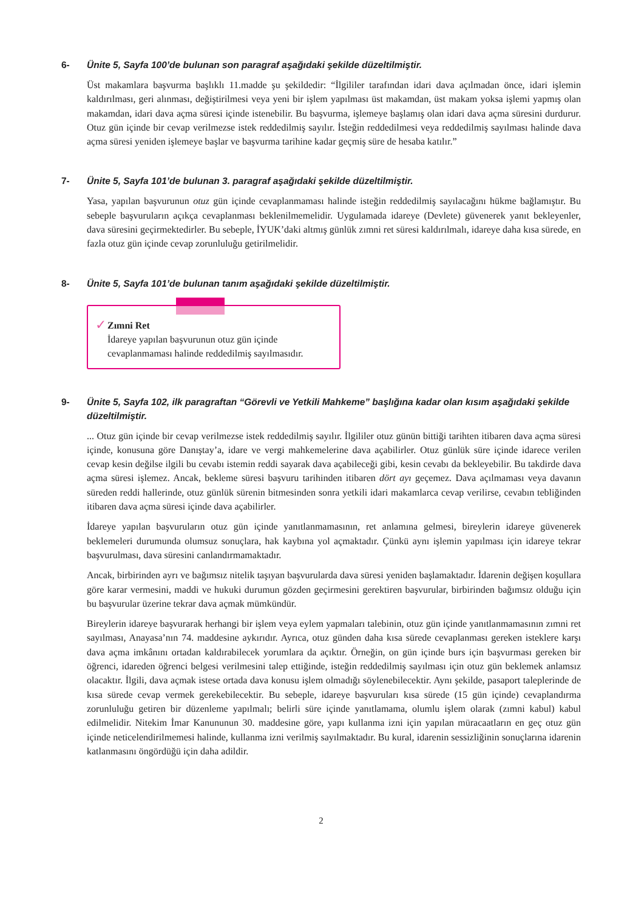6- Ünite 5, Sayfa 100’de bulunan son paragraf aşağıdaki şekilde düzeltilmiştir.
Üst makamlara başvurma başlıklı 11.madde şu şekildedir: “İlgililer tarafından idari dava açılmadan önce, idari işlemin kaldırılması, geri alınması, değiştirilmesi veya yeni bir işlem yapılması üst makamdan, üst makam yoksa işlemi yapmış olan makamdan, idari dava açma süresi içinde istenebilir. Bu başvurma, işlemeye başlamış olan idari dava açma süresini durdurur. Otuz gün içinde bir cevap verilmezse istek reddedilmiş sayılır. İsteğin reddedilmesi veya reddedilmiş sayılması halinde dava açma süresi yeniden işlemeye başlar ve başvurma tarihine kadar geçmiş süre de hesaba katılır.”
7- Ünite 5, Sayfa 101’de bulunan 3. paragraf aşağıdaki şekilde düzeltilmiştir.
Yasa, yapılan başvurunun otuz gün içinde cevaplanmaması halinde isteğin reddedilmiş sayılacağını hükme bağlamıştır. Bu sebeple başvuruların açıkça cevaplanması beklenilmemelidir. Uygulamada idareye (Devlete) güvenerek yanıt bekleyenler, dava süresini geçirmektedirler. Bu sebeple, İYUK’daki altmış günlük zımni ret süresi kaldırılmalı, idareye daha kısa sürede, en fazla otuz gün içinde cevap zorunluluğu getirilmelidir.
8- Ünite 5, Sayfa 101’de bulunan tanım aşağıdaki şekilde düzeltilmiştir.
✓
Zımni Ret
İdareye yapılan başvurunun otuz gün içinde cevaplanmaması halinde reddedilmiş sayılmasıdır.
9- Ünite 5, Sayfa 102, ilk paragraftan “Görevli ve Yetkili Mahkeme” başlığına kadar olan kısım aşağıdaki şekilde düzeltilmiştir.
... Otuz gün içinde bir cevap verilmezse istek reddedilmiş sayılır. İlgililer otuz günün bittiği tarihten itibaren dava açma süresi içinde, konusuna göre Danıştay’a, idare ve vergi mahkemelerine dava açabilirler. Otuz günlük süre içinde idarece verilen cevap kesin değilse ilgili bu cevabı istemin reddi sayarak dava açabileceği gibi, kesin cevabı da bekleyebilir. Bu takdirde dava açma süresi işlemez. Ancak, bekleme süresi başvuru tarihinden itibaren dört ayı geçemez. Dava açılmaması veya davanın süreden reddi hallerinde, otuz günlük sürenin bitmesinden sonra yetkili idari makamlarca cevap verilirse, cevabın tebliğinden itibaren dava açma süresi içinde dava açabilirler.
İdareye yapılan başvuruların otuz gün içinde yanıtlanmamasının, ret anlamına gelmesi, bireylerin idareye güvenerek beklemeleri durumunda olumsuz sonuçlara, hak kaybına yol açmaktadır. Çünkü aynı işlemin yapılması için idareye tekrar başvurulması, dava süresini canlandırmamaktadır.
Ancak, birbirinden ayrı ve bağımsız nitelik taşıyan başvurularda dava süresi yeniden başlamaktadır. İdarenin değişen koşullara göre karar vermesini, maddi ve hukuki durumun gözden geçirmesini gerektiren başvurular, birbirinden bağımsız olduğu için bu başvurular üzerine tekrar dava açmak mümkündür.
Bireylerin idareye başvurarak herhangi bir işlem veya eylem yapmaları talebinin, otuz gün içinde yanıtlanmamasının zımni ret sayılması, Anayasa’nın 74. maddesine aykırıdır. Ayrıca, otuz günden daha kısa sürede cevaplanması gereken isteklere karşı dava açma imkânını ortadan kaldırabilecek yorumlara da açıktır. Örneğin, on gün içinde burs için başvurması gereken bir öğrenci, idareden öğrenci belgesi verilmesini talep ettiğinde, isteğin reddedilmiş sayılması için otuz gün beklemek anlamsız olacaktır. İlgili, dava açmak istese ortada dava konusu işlem olmadığı söylenebilecektir. Aynı şekilde, pasaport taleplerinde de kısa sürede cevap vermek gerekebilecektir. Bu sebeple, idareye başvuruları kısa sürede (15 gün içinde) cevaplandırma zorunluluğu getiren bir düzenleme yapılmalı; belirli süre içinde yanıtlamama, olumlu işlem olarak (zımni kabul) kabul edilmelidir. Nitekim İmar Kanununun 30. maddesine göre, yapı kullanma izni için yapılan müracaatların en geç otuz gün içinde neticelendirilmemesi halinde, kullanma izni verilmiş sayılmaktadır. Bu kural, idarenin sessizliğinin sonuçlarına idarenin katlanmasını öngördüğü için daha adildir.
2